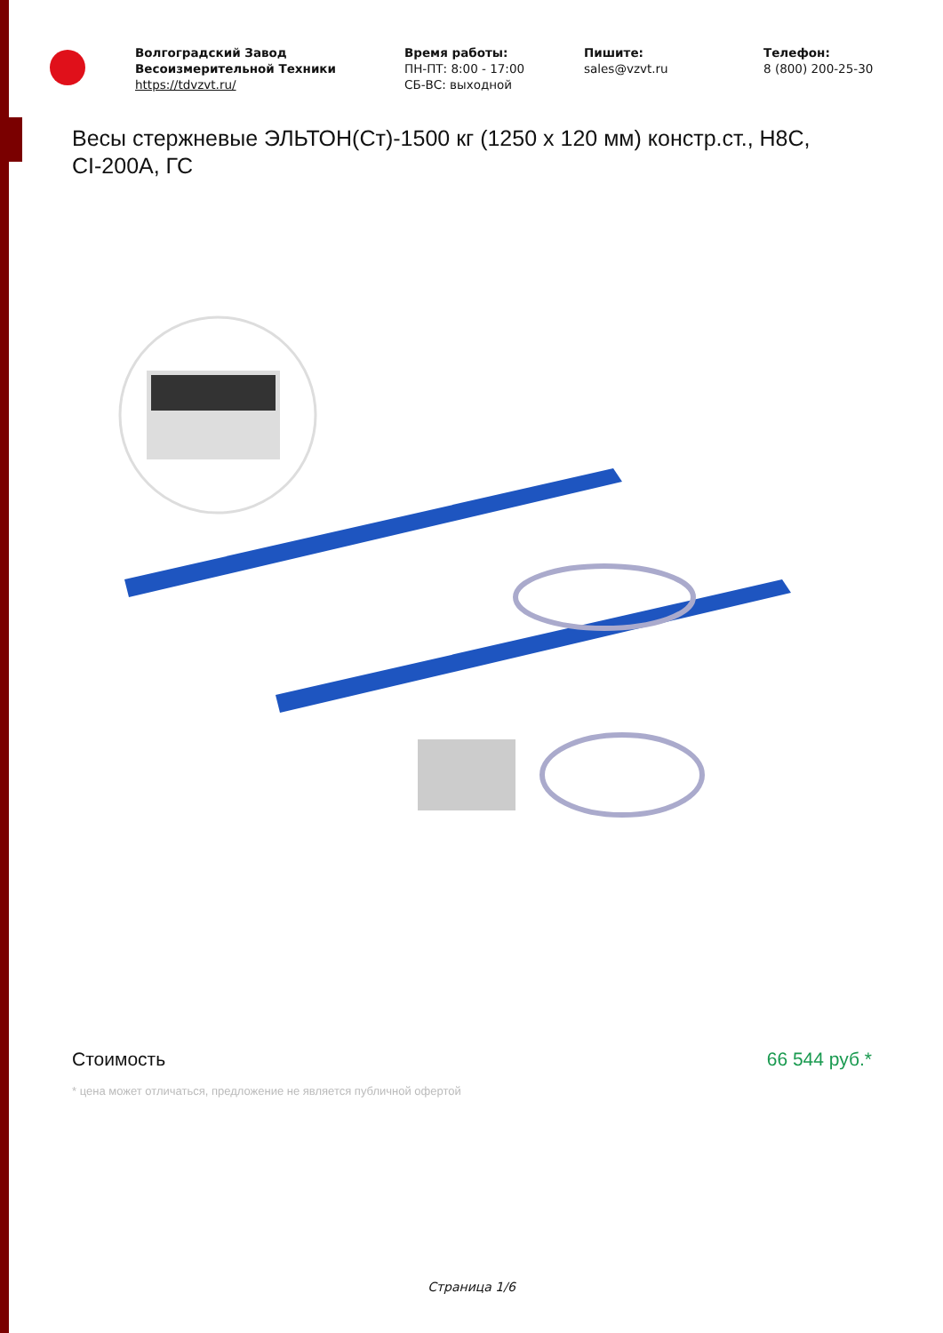Волгоградский Завод Весоизмерительной Техники
https://tdvzvt.ru/
Время работы:
ПН-ПТ: 8:00 - 17:00
СБ-ВС: выходной
Пишите:
sales@vzvt.ru
Телефон:
8 (800) 200-25-30
Весы стержневые ЭЛЬТОН(Ст)-1500 кг (1250 x 120 мм) констр.ст., Н8С, CI-200A, ГС
Стоимость 66 544 руб.*
* цена может отличаться, предложение не является публичной офертой
Страница 1/6